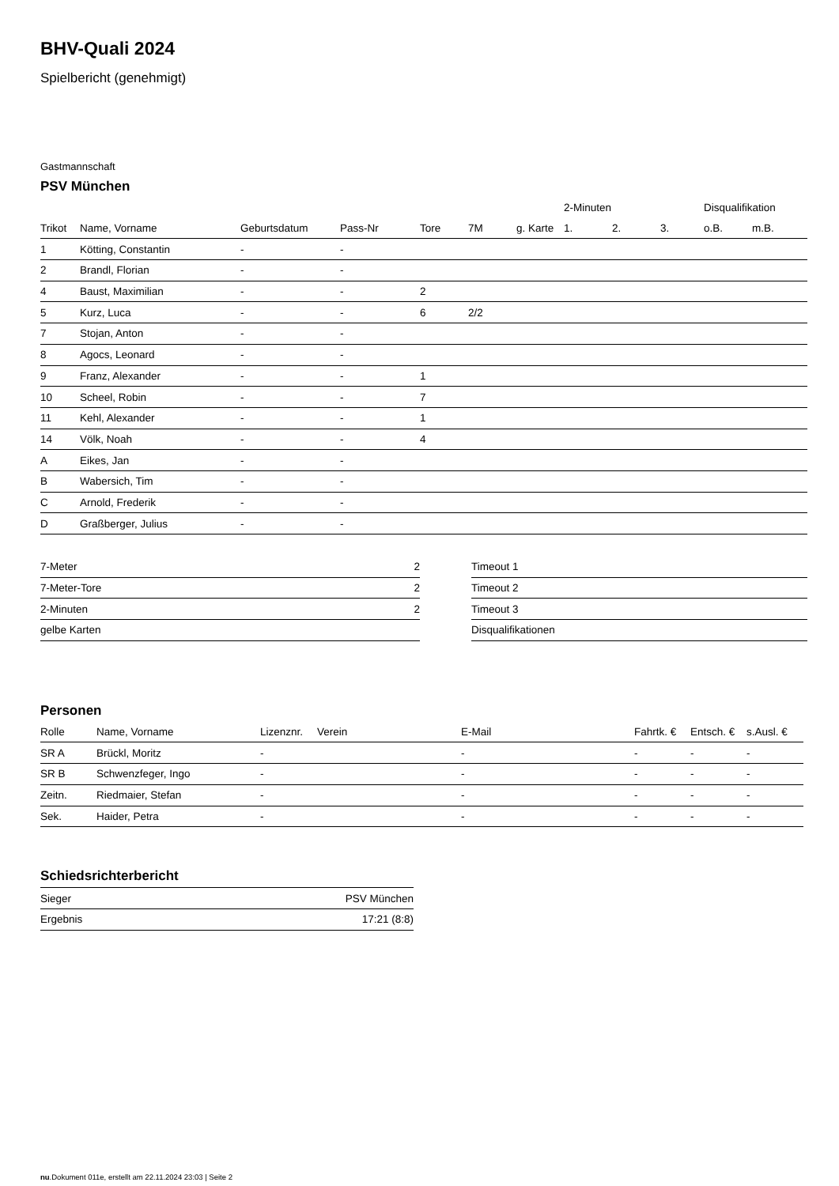BHV-Quali 2024
Spielbericht (genehmigt)
Gastmannschaft
PSV München
| | | | | | | | 2-Minuten | | | Disqualifikation | |
| --- | --- | --- | --- | --- | --- | --- | --- | --- | --- | --- | --- |
| Trikot | Name, Vorname | Geburtsdatum | Pass-Nr | Tore | 7M | g. Karte | 1. | 2. | 3. | o.B. | m.B. |
| 1 | Kötting, Constantin | - | - | | | | | | | | |
| 2 | Brandl, Florian | - | - | | | | | | | | |
| 4 | Baust, Maximilian | - | - | 2 | | | | | | | |
| 5 | Kurz, Luca | - | - | 6 | 2/2 | | | | | | |
| 7 | Stojan, Anton | - | - | | | | | | | | |
| 8 | Agocs, Leonard | - | - | | | | | | | | |
| 9 | Franz, Alexander | - | - | 1 | | | | | | | |
| 10 | Scheel, Robin | - | - | 7 | | | | | | | |
| 11 | Kehl, Alexander | - | - | 1 | | | | | | | |
| 14 | Völk, Noah | - | - | 4 | | | | | | | |
| A | Eikes, Jan | - | - | | | | | | | | |
| B | Wabersich, Tim | - | - | | | | | | | | |
| C | Arnold, Frederik | - | - | | | | | | | | |
| D | Graßberger, Julius | - | - | | | | | | | | |
| 7-Meter | 2 |
| 7-Meter-Tore | 2 |
| 2-Minuten | 2 |
| gelbe Karten | |
| Timeout 1 |
| Timeout 2 |
| Timeout 3 |
| Disqualifikationen |
Personen
| Rolle | Name, Vorname | Lizenznr. | Verein | E-Mail | Fahrtk. € | Entsch. € | s.Ausl. € |
| --- | --- | --- | --- | --- | --- | --- | --- |
| SR A | Brückl, Moritz | - | | - | - | - | - |
| SR B | Schwenzfeger, Ingo | - | | - | - | - | - |
| Zeitn. | Riedmaier, Stefan | - | | - | - | - | - |
| Sek. | Haider, Petra | - | | - | - | - | - |
Schiedsrichterbericht
| Sieger | PSV München |
| Ergebnis | 17:21 (8:8) |
nu.Dokument 011e, erstellt am 22.11.2024 23:03 | Seite 2